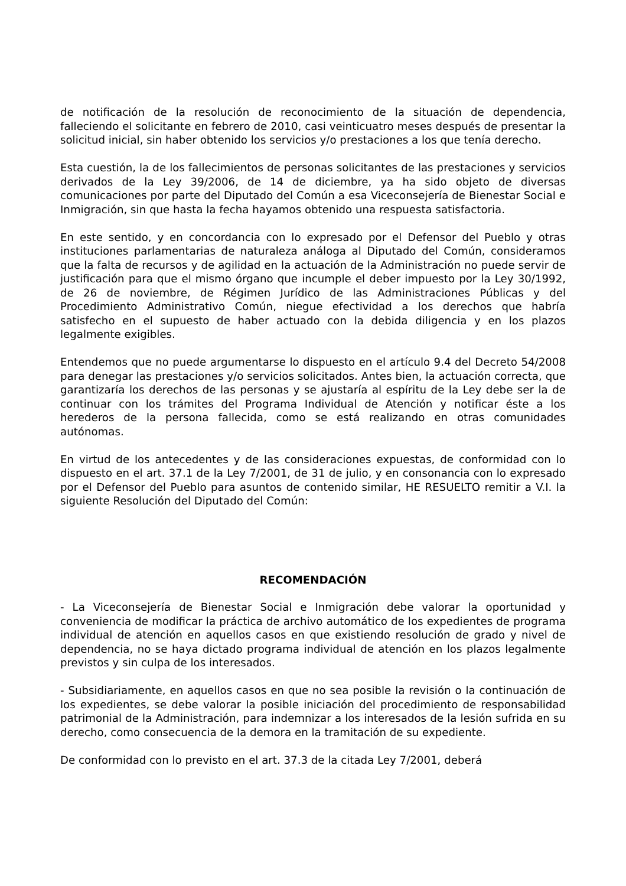de notificación de la resolución de reconocimiento de la situación de dependencia, falleciendo el solicitante en febrero de 2010, casi veinticuatro meses después de presentar la solicitud inicial, sin haber obtenido los servicios y/o prestaciones a los que tenía derecho.
Esta cuestión, la de los fallecimientos de personas solicitantes de las prestaciones y servicios derivados de la Ley 39/2006, de 14 de diciembre, ya ha sido objeto de diversas comunicaciones por parte del Diputado del Común a esa Viceconsejería de Bienestar Social e Inmigración, sin que hasta la fecha hayamos obtenido una respuesta satisfactoria.
En este sentido, y en concordancia con lo expresado por el Defensor del Pueblo y otras instituciones parlamentarias de naturaleza análoga al Diputado del Común, consideramos que la falta de recursos y de agilidad en la actuación de la Administración no puede servir de justificación para que el mismo órgano que incumple el deber impuesto por la Ley 30/1992, de 26 de noviembre, de Régimen Jurídico de las Administraciones Públicas y del Procedimiento Administrativo Común, niegue efectividad a los derechos que habría satisfecho en el supuesto de haber actuado con la debida diligencia y en los plazos legalmente exigibles.
Entendemos que no puede argumentarse lo dispuesto en el artículo 9.4 del Decreto 54/2008 para denegar las prestaciones y/o servicios solicitados. Antes bien, la actuación correcta, que garantizaría los derechos de las personas y se ajustaría al espíritu de la Ley debe ser la de continuar con los trámites del Programa Individual de Atención y notificar éste a los herederos de la persona fallecida, como se está realizando en otras comunidades autónomas.
En virtud de los antecedentes y de las consideraciones expuestas, de conformidad con lo dispuesto en el art. 37.1 de la Ley 7/2001, de 31 de julio, y en consonancia con lo expresado por el Defensor del Pueblo para asuntos de contenido similar, HE RESUELTO remitir a V.I. la siguiente Resolución del Diputado del Común:
RECOMENDACIÓN
- La Viceconsejería de Bienestar Social e Inmigración debe valorar la oportunidad y conveniencia de modificar la práctica de archivo automático de los expedientes de programa individual de atención en aquellos casos en que existiendo resolución de grado y nivel de dependencia, no se haya dictado programa individual de atención en los plazos legalmente previstos y sin culpa de los interesados.
- Subsidiariamente, en aquellos casos en que no sea posible la revisión o la continuación de los expedientes, se debe valorar la posible iniciación del procedimiento de responsabilidad patrimonial de la Administración, para indemnizar a los interesados de la lesión sufrida en su derecho, como consecuencia de la demora en la tramitación de su expediente.
De conformidad con lo previsto en el art. 37.3 de la citada Ley 7/2001, deberá